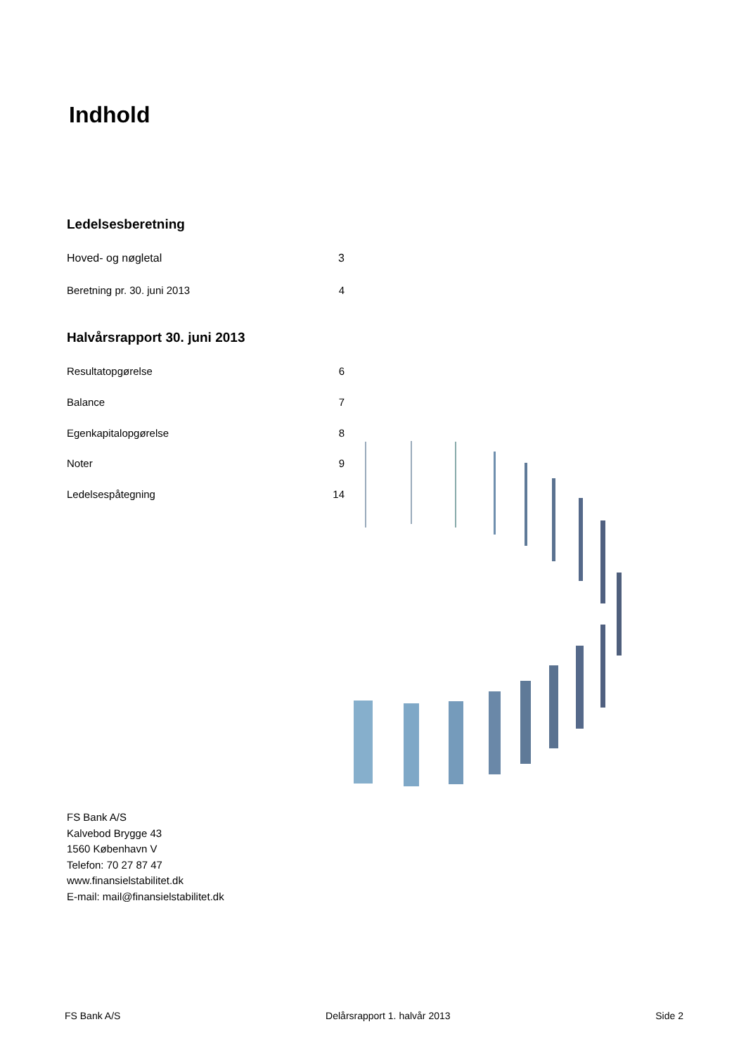Indhold
Ledelsesberetning
Hoved- og nøgletal 3
Beretning pr. 30. juni 2013 4
Halvårsrapport 30. juni 2013
Resultatopgørelse 6
Balance 7
Egenkapitalopgørelse 8
Noter 9
Ledelsespåtegning 14
FS Bank A/S
Kalvebod Brygge 43
1560 København V
Telefon: 70 27 87 47
www.finansielstabilitet.dk
E-mail: mail@finansielstabilitet.dk
FS Bank A/S Delårsrapport 1. halvår 2013 Side 2